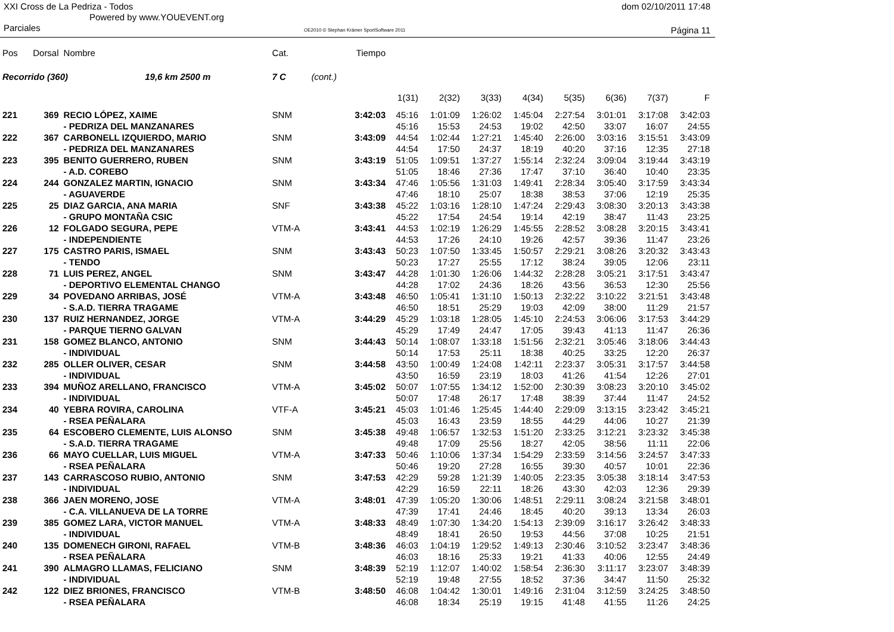XXI Cross de La Pedriza - Todos
Powered by www.YOUEVENT.org
dom 02/10/2011 17:48
Parciales OE2010 © Stephan Krämer SportSoftware 2011 Página 11
| Pos | Dorsal | Nombre | Cat. | | Tiempo | | | | | | | | |
| --- | --- | --- | --- | --- | --- | --- | --- | --- | --- | --- | --- | --- | --- |
| Recorrido (360) 19,6 km 2500 m | | | 7 C | (cont.) | | | | | | | | | |
| | | | | | | 1(31) | 2(32) | 3(33) | 4(34) | 5(35) | 6(36) | 7(37) | F |
| 221 | 369 | RECIO LÓPEZ, XAIME | SNM | | 3:42:03 | 45:16 | 1:01:09 | 1:26:02 | 1:45:04 | 2:27:54 | 3:01:01 | 3:17:08 | 3:42:03 |
| | | - PEDRIZA DEL MANZANARES | | | | 45:16 | 15:53 | 24:53 | 19:02 | 42:50 | 33:07 | 16:07 | 24:55 |
| 222 | 367 | CARBONELL IZQUIERDO, MARIO | SNM | | 3:43:09 | 44:54 | 1:02:44 | 1:27:21 | 1:45:40 | 2:26:00 | 3:03:16 | 3:15:51 | 3:43:09 |
| | | - PEDRIZA DEL MANZANARES | | | | 44:54 | 17:50 | 24:37 | 18:19 | 40:20 | 37:16 | 12:35 | 27:18 |
| 223 | 395 | BENITO GUERRERO, RUBEN | SNM | | 3:43:19 | 51:05 | 1:09:51 | 1:37:27 | 1:55:14 | 2:32:24 | 3:09:04 | 3:19:44 | 3:43:19 |
| | | - A.D. COREBO | | | | 51:05 | 18:46 | 27:36 | 17:47 | 37:10 | 36:40 | 10:40 | 23:35 |
| 224 | 244 | GONZALEZ MARTIN, IGNACIO | SNM | | 3:43:34 | 47:46 | 1:05:56 | 1:31:03 | 1:49:41 | 2:28:34 | 3:05:40 | 3:17:59 | 3:43:34 |
| | | - AGUAVERDE | | | | 47:46 | 18:10 | 25:07 | 18:38 | 38:53 | 37:06 | 12:19 | 25:35 |
| 225 | 25 | DIAZ GARCIA, ANA MARIA | SNF | | 3:43:38 | 45:22 | 1:03:16 | 1:28:10 | 1:47:24 | 2:29:43 | 3:08:30 | 3:20:13 | 3:43:38 |
| | | - GRUPO MONTAÑA CSIC | | | | 45:22 | 17:54 | 24:54 | 19:14 | 42:19 | 38:47 | 11:43 | 23:25 |
| 226 | 12 | FOLGADO SEGURA, PEPE | VTM-A | | 3:43:41 | 44:53 | 1:02:19 | 1:26:29 | 1:45:55 | 2:28:52 | 3:08:28 | 3:20:15 | 3:43:41 |
| | | - INDEPENDIENTE | | | | 44:53 | 17:26 | 24:10 | 19:26 | 42:57 | 39:36 | 11:47 | 23:26 |
| 227 | 175 | CASTRO PARIS, ISMAEL | SNM | | 3:43:43 | 50:23 | 1:07:50 | 1:33:45 | 1:50:57 | 2:29:21 | 3:08:26 | 3:20:32 | 3:43:43 |
| | | - TENDO | | | | 50:23 | 17:27 | 25:55 | 17:12 | 38:24 | 39:05 | 12:06 | 23:11 |
| 228 | 71 | LUIS PEREZ, ANGEL | SNM | | 3:43:47 | 44:28 | 1:01:30 | 1:26:06 | 1:44:32 | 2:28:28 | 3:05:21 | 3:17:51 | 3:43:47 |
| | | - DEPORTIVO ELEMENTAL CHANGO | | | | 44:28 | 17:02 | 24:36 | 18:26 | 43:56 | 36:53 | 12:30 | 25:56 |
| 229 | 34 | POVEDANO ARRIBAS, JOSÉ | VTM-A | | 3:43:48 | 46:50 | 1:05:41 | 1:31:10 | 1:50:13 | 2:32:22 | 3:10:22 | 3:21:51 | 3:43:48 |
| | | - S.A.D. TIERRA TRAGAME | | | | 46:50 | 18:51 | 25:29 | 19:03 | 42:09 | 38:00 | 11:29 | 21:57 |
| 230 | 137 | RUIZ HERNANDEZ, JORGE | VTM-A | | 3:44:29 | 45:29 | 1:03:18 | 1:28:05 | 1:45:10 | 2:24:53 | 3:06:06 | 3:17:53 | 3:44:29 |
| | | - PARQUE TIERNO GALVAN | | | | 45:29 | 17:49 | 24:47 | 17:05 | 39:43 | 41:13 | 11:47 | 26:36 |
| 231 | 158 | GOMEZ BLANCO, ANTONIO | SNM | | 3:44:43 | 50:14 | 1:08:07 | 1:33:18 | 1:51:56 | 2:32:21 | 3:05:46 | 3:18:06 | 3:44:43 |
| | | - INDIVIDUAL | | | | 50:14 | 17:53 | 25:11 | 18:38 | 40:25 | 33:25 | 12:20 | 26:37 |
| 232 | 285 | OLLER OLIVER, CESAR | SNM | | 3:44:58 | 43:50 | 1:00:49 | 1:24:08 | 1:42:11 | 2:23:37 | 3:05:31 | 3:17:57 | 3:44:58 |
| | | - INDIVIDUAL | | | | 43:50 | 16:59 | 23:19 | 18:03 | 41:26 | 41:54 | 12:26 | 27:01 |
| 233 | 394 | MUÑOZ ARELLANO, FRANCISCO | VTM-A | | 3:45:02 | 50:07 | 1:07:55 | 1:34:12 | 1:52:00 | 2:30:39 | 3:08:23 | 3:20:10 | 3:45:02 |
| | | - INDIVIDUAL | | | | 50:07 | 17:48 | 26:17 | 17:48 | 38:39 | 37:44 | 11:47 | 24:52 |
| 234 | 40 | YEBRA ROVIRA, CAROLINA | VTF-A | | 3:45:21 | 45:03 | 1:01:46 | 1:25:45 | 1:44:40 | 2:29:09 | 3:13:15 | 3:23:42 | 3:45:21 |
| | | - RSEA PEÑALARA | | | | 45:03 | 16:43 | 23:59 | 18:55 | 44:29 | 44:06 | 10:27 | 21:39 |
| 235 | 64 | ESCOBERO CLEMENTE, LUIS ALONSO | SNM | | 3:45:38 | 49:48 | 1:06:57 | 1:32:53 | 1:51:20 | 2:33:25 | 3:12:21 | 3:23:32 | 3:45:38 |
| | | - S.A.D. TIERRA TRAGAME | | | | 49:48 | 17:09 | 25:56 | 18:27 | 42:05 | 38:56 | 11:11 | 22:06 |
| 236 | 66 | MAYO CUELLAR, LUIS MIGUEL | VTM-A | | 3:47:33 | 50:46 | 1:10:06 | 1:37:34 | 1:54:29 | 2:33:59 | 3:14:56 | 3:24:57 | 3:47:33 |
| | | - RSEA PEÑALARA | | | | 50:46 | 19:20 | 27:28 | 16:55 | 39:30 | 40:57 | 10:01 | 22:36 |
| 237 | 143 | CARRASCOSO RUBIO, ANTONIO | SNM | | 3:47:53 | 42:29 | 59:28 | 1:21:39 | 1:40:05 | 2:23:35 | 3:05:38 | 3:18:14 | 3:47:53 |
| | | - INDIVIDUAL | | | | 42:29 | 16:59 | 22:11 | 18:26 | 43:30 | 42:03 | 12:36 | 29:39 |
| 238 | 366 | JAEN MORENO, JOSE | VTM-A | | 3:48:01 | 47:39 | 1:05:20 | 1:30:06 | 1:48:51 | 2:29:11 | 3:08:24 | 3:21:58 | 3:48:01 |
| | | - C.A. VILLANUEVA DE LA TORRE | | | | 47:39 | 17:41 | 24:46 | 18:45 | 40:20 | 39:13 | 13:34 | 26:03 |
| 239 | 385 | GOMEZ LARA, VICTOR MANUEL | VTM-A | | 3:48:33 | 48:49 | 1:07:30 | 1:34:20 | 1:54:13 | 2:39:09 | 3:16:17 | 3:26:42 | 3:48:33 |
| | | - INDIVIDUAL | | | | 48:49 | 18:41 | 26:50 | 19:53 | 44:56 | 37:08 | 10:25 | 21:51 |
| 240 | 135 | DOMENECH GIRONI, RAFAEL | VTM-B | | 3:48:36 | 46:03 | 1:04:19 | 1:29:52 | 1:49:13 | 2:30:46 | 3:10:52 | 3:23:47 | 3:48:36 |
| | | - RSEA PEÑALARA | | | | 46:03 | 18:16 | 25:33 | 19:21 | 41:33 | 40:06 | 12:55 | 24:49 |
| 241 | 390 | ALMAGRO LLAMAS, FELICIANO | SNM | | 3:48:39 | 52:19 | 1:12:07 | 1:40:02 | 1:58:54 | 2:36:30 | 3:11:17 | 3:23:07 | 3:48:39 |
| | | - INDIVIDUAL | | | | 52:19 | 19:48 | 27:55 | 18:52 | 37:36 | 34:47 | 11:50 | 25:32 |
| 242 | 122 | DIEZ BRIONES, FRANCISCO | VTM-B | | 3:48:50 | 46:08 | 1:04:42 | 1:30:01 | 1:49:16 | 2:31:04 | 3:12:59 | 3:24:25 | 3:48:50 |
| | | - RSEA PEÑALARA | | | | 46:08 | 18:34 | 25:19 | 19:15 | 41:48 | 41:55 | 11:26 | 24:25 |